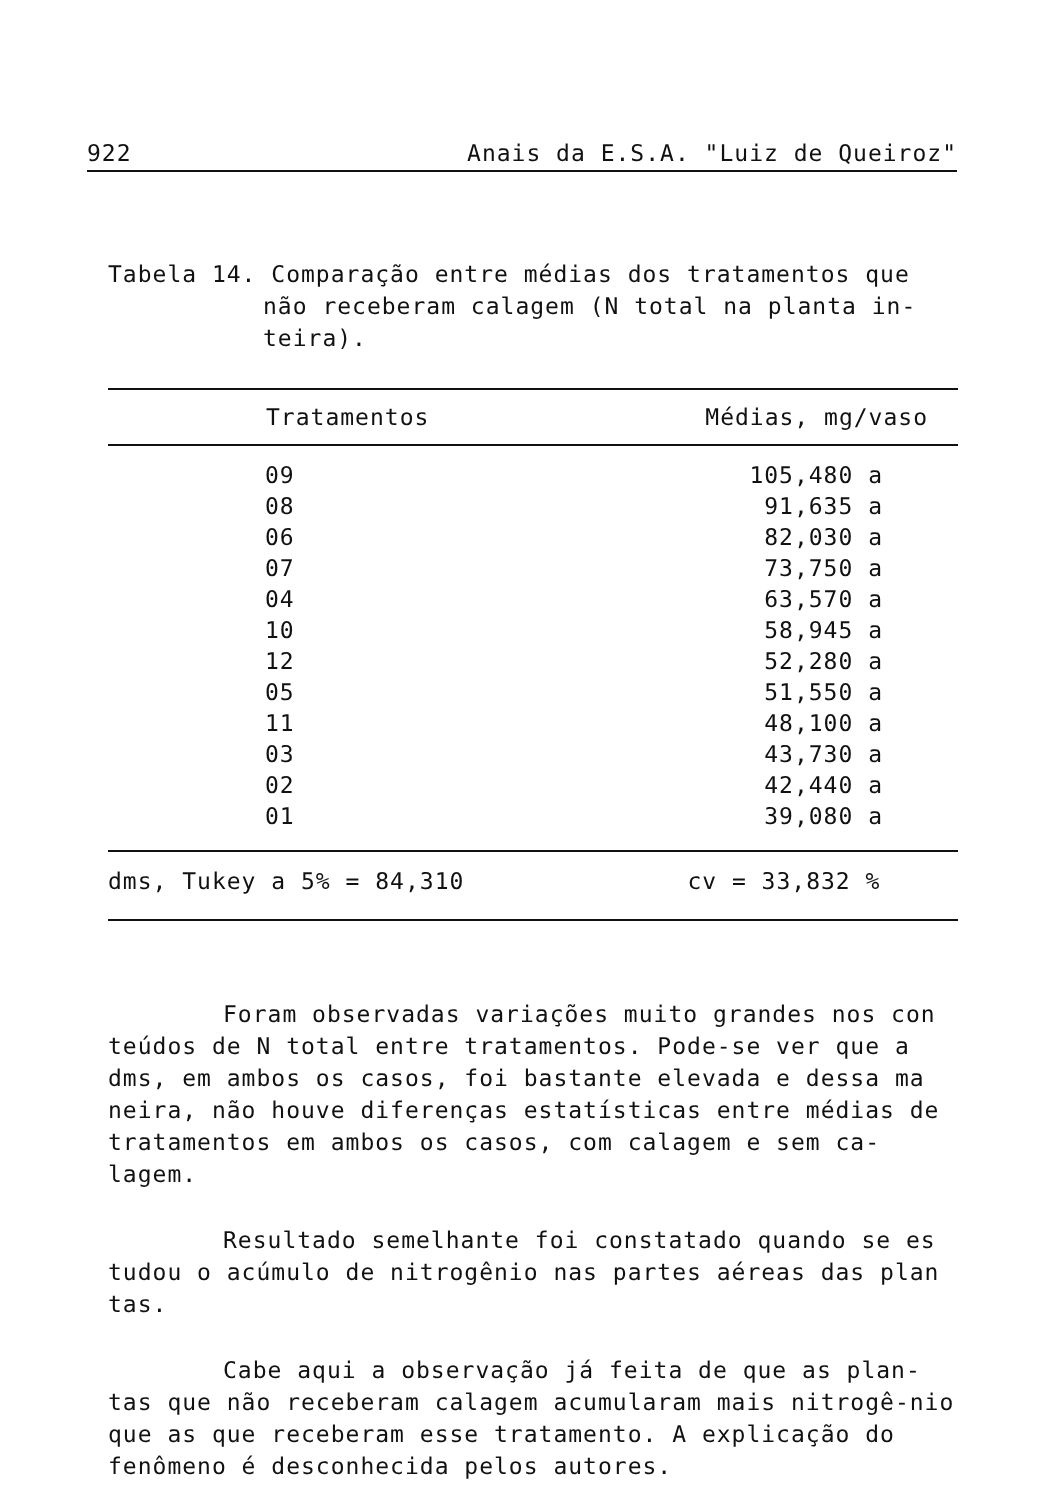922 Anais da E.S.A. "Luiz de Queiroz"
Tabela 14. Comparação entre médias dos tratamentos que
não receberam calagem (N total na planta in-
teira).
| Tratamentos | Médias, mg/vaso |
| --- | --- |
| 09 | 105,480 a |
| 08 | 91,635 a |
| 06 | 82,030 a |
| 07 | 73,750 a |
| 04 | 63,570 a |
| 10 | 58,945 a |
| 12 | 52,280 a |
| 05 | 51,550 a |
| 11 | 48,100 a |
| 03 | 43,730 a |
| 02 | 42,440 a |
| 01 | 39,080 a |
| dms, Tukey a 5% = 84,310 | cv = 33,832 % |
Foram observadas variações muito grandes nos con teúdos de N total entre tratamentos. Pode-se ver que a dms, em ambos os casos, foi bastante elevada e dessa ma neira, não houve diferenças estatísticas entre médias de tratamentos em ambos os casos, com calagem e sem ca-lagem.
Resultado semelhante foi constatado quando se es tudou o acúmulo de nitrogênio nas partes aéreas das plan tas.
Cabe aqui a observação já feita de que as plan-tas que não receberam calagem acumularam mais nitrogê-nio que as que receberam esse tratamento. A explicação do fenômeno é desconhecida pelos autores.